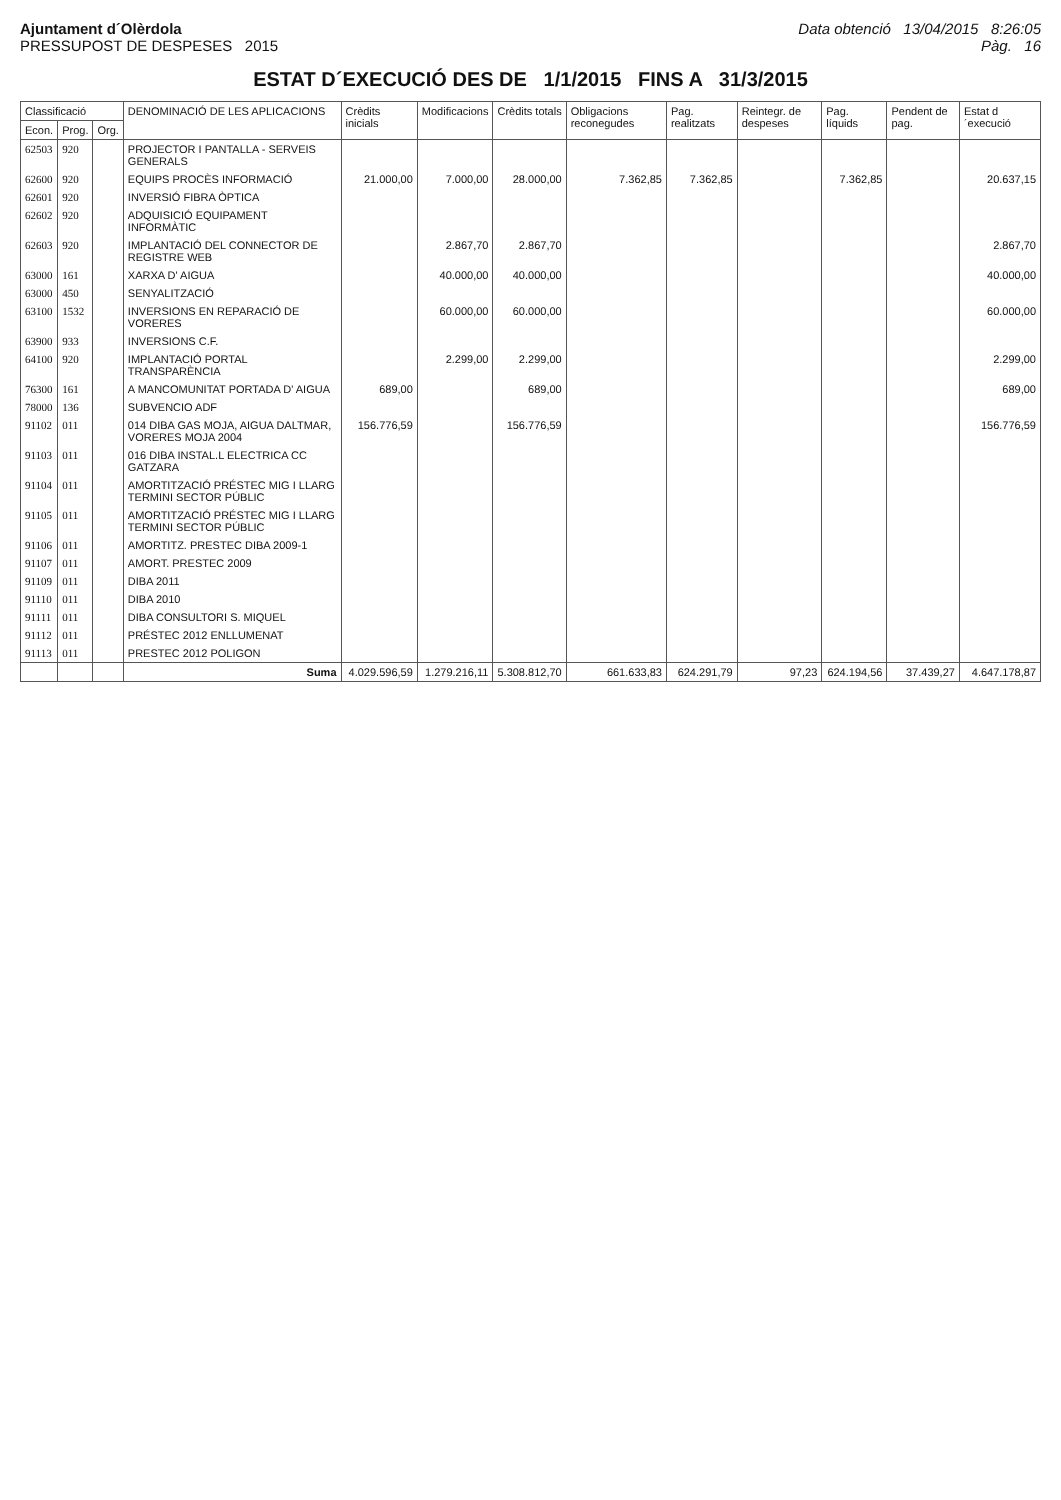Ajuntament d´Olèrdola
PRESSUPOST DE DESPESES 2015
Data obtenció 13/04/2015 8:26:05
Pàg. 16
ESTAT D´EXECUCIÓ DES DE 1/1/2015 FINS A 31/3/2015
| Classificació | | | DENOMINACIÓ DE LES APLICACIONS | Crèdits inicials | Modificacions | Crèdits totals | Obligacions reconegudes | Pag. realitzats | Reintegr. de despeses | Pag. líquids | Pendent de pag. | Estat d´execució |
| --- | --- | --- | --- | --- | --- | --- | --- | --- | --- | --- | --- | --- |
| Econ. | Prog. | Org. | | | | | | | | | | |
| 62503 | 920 | | PROJECTOR I PANTALLA - SERVEIS GENERALS | | | | | | | | | |
| 62600 | 920 | | EQUIPS PROCÈS INFORMACIÓ | 21.000,00 | 7.000,00 | 28.000,00 | 7.362,85 | 7.362,85 | | 7.362,85 | | 20.637,15 |
| 62601 | 920 | | INVERSIÓ FIBRA ÒPTICA | | | | | | | | | |
| 62602 | 920 | | ADQUISICIÓ EQUIPAMENT INFORMÀTIC | | | | | | | | | |
| 62603 | 920 | | IMPLANTACIÓ DEL CONNECTOR DE REGISTRE WEB | | 2.867,70 | 2.867,70 | | | | | | 2.867,70 |
| 63000 | 161 | | XARXA D' AIGUA | | 40.000,00 | 40.000,00 | | | | | | 40.000,00 |
| 63000 | 450 | | SENYALITZACIÓ | | | | | | | | | |
| 63100 | 1532 | | INVERSIONS EN REPARACIÓ DE VORERES | | 60.000,00 | 60.000,00 | | | | | | 60.000,00 |
| 63900 | 933 | | INVERSIONS C.F. | | | | | | | | | |
| 64100 | 920 | | IMPLANTACIÓ PORTAL TRANSPARÈNCIA | | 2.299,00 | 2.299,00 | | | | | | 2.299,00 |
| 76300 | 161 | | A MANCOMUNITAT PORTADA D' AIGUA | 689,00 | | 689,00 | | | | | | 689,00 |
| 78000 | 136 | | SUBVENCIO ADF | | | | | | | | | |
| 91102 | 011 | | 014 DIBA GAS MOJA, AIGUA DALTMAR, VORERES MOJA 2004 | 156.776,59 | | 156.776,59 | | | | | | 156.776,59 |
| 91103 | 011 | | 016 DIBA INSTAL.L ELECTRICA CC GATZARA | | | | | | | | | |
| 91104 | 011 | | AMORTITZACIÓ PRÉSTEC MIG I LLARG TERMINI SECTOR PÚBLIC | | | | | | | | | |
| 91105 | 011 | | AMORTITZACIÓ PRÉSTEC MIG I LLARG TERMINI SECTOR PÚBLIC | | | | | | | | | |
| 91106 | 011 | | AMORTITZ. PRESTEC DIBA 2009-1 | | | | | | | | | |
| 91107 | 011 | | AMORT. PRESTEC 2009 | | | | | | | | | |
| 91109 | 011 | | DIBA 2011 | | | | | | | | | |
| 91110 | 011 | | DIBA 2010 | | | | | | | | | |
| 91111 | 011 | | DIBA CONSULTORI S. MIQUEL | | | | | | | | | |
| 91112 | 011 | | PRÉSTEC 2012 ENLLUMENAT | | | | | | | | | |
| 91113 | 011 | | PRESTEC 2012 POLIGON | | | | | | | | | |
| | | | Suma | 4.029.596,59 | 1.279.216,11 | 5.308.812,70 | 661.633,83 | 624.291,79 | 97,23 | 624.194,56 | 37.439,27 | 4.647.178,87 |